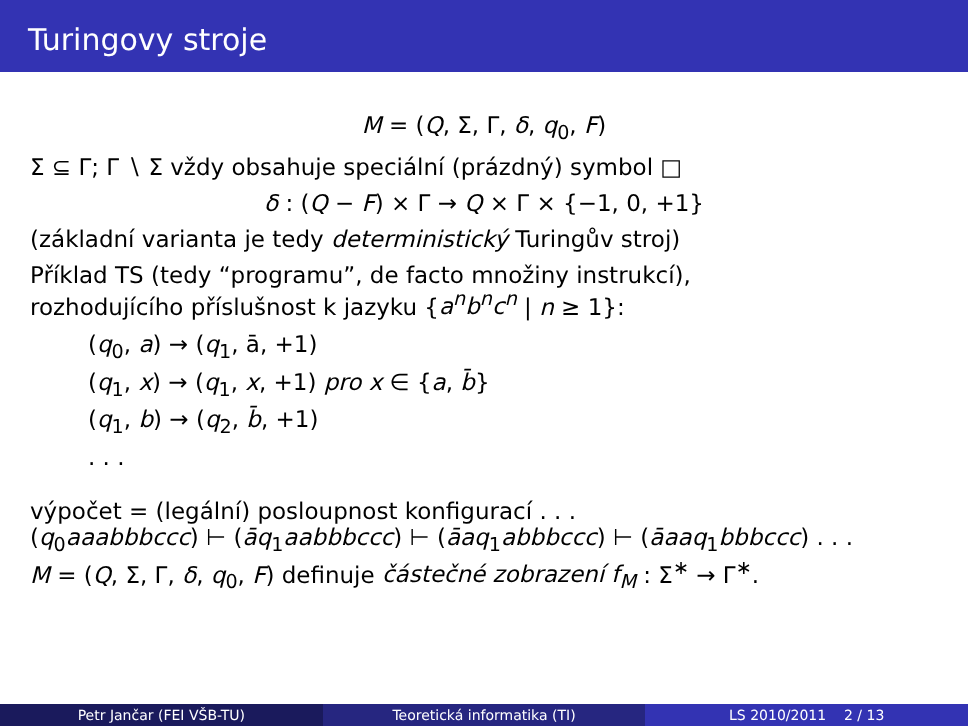Turingovy stroje
M = (Q, Σ, Γ, δ, q<sub>0</sub>, F)
Σ ⊆ Γ; Γ ∖ Σ vždy obsahuje speciální (prázdný) symbol □
δ : (Q − F) × Γ → Q × Γ × {−1, 0, +1}
(základní varianta je tedy deterministický Turingův stroj)
Příklad TS (tedy “programu”, de facto množiny instrukcí),
rozhodujícího příslušnost k jazyku {a<sup>n</sup>b<sup>n</sup>c<sup>n</sup> | n ≥ 1}:
(q<sub>0</sub>, a) → (q<sub>1</sub>, ā, +1)
(q<sub>1</sub>, x) → (q<sub>1</sub>, x, +1) pro x ∈ {a, b̄}
(q<sub>1</sub>, b) → (q<sub>2</sub>, b̄, +1)
. . .
výpočet = (legální) posloupnost konfigurací . . .
(q<sub>0</sub>aaabbbccc) ⊢ (āq<sub>1</sub>aabbbccc) ⊢ (āaq<sub>1</sub>abbbccc) ⊢ (āaaq<sub>1</sub>bbbccc) . . .
M = (Q, Σ, Γ, δ, q<sub>0</sub>, F) definuje částečné zobrazení f<sub>M</sub> : Σ<sup>∗</sup> → Γ<sup>∗</sup>.
Petr Jančar (FEI VŠB-TU) Teoretická informatika (TI) LS 2010/2011 2 / 13